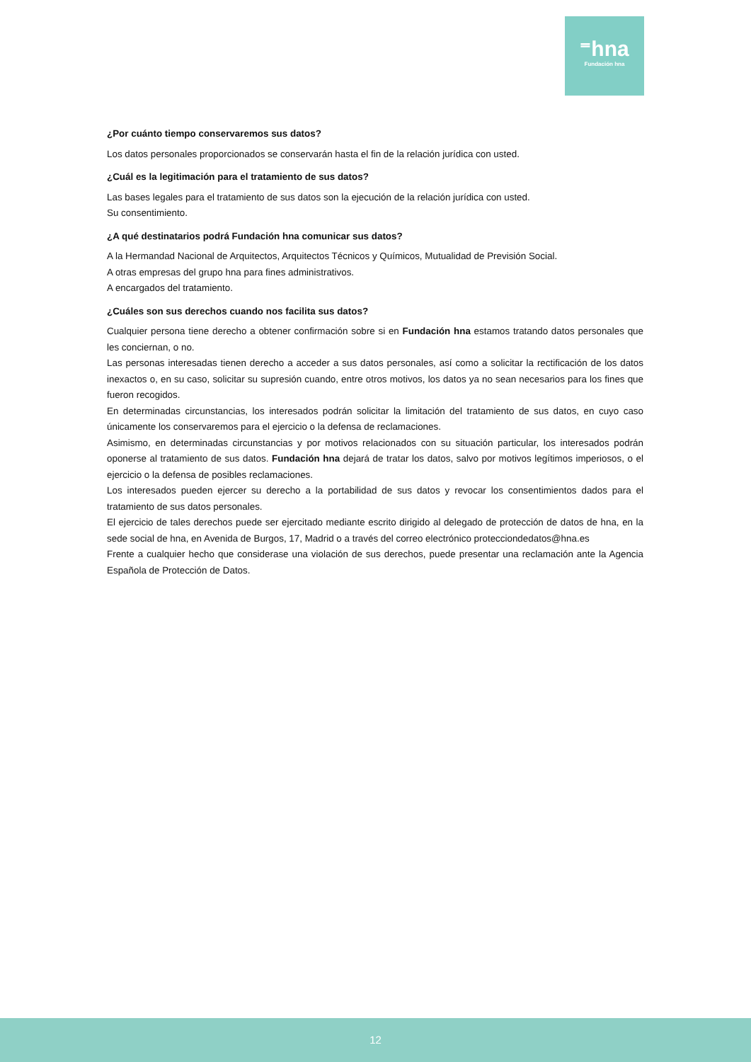⁼hna
Fundación hna
¿Por cuánto tiempo conservaremos sus datos?
Los datos personales proporcionados se conservarán hasta el fin de la relación jurídica con usted.
¿Cuál es la legitimación para el tratamiento de sus datos?
Las bases legales para el tratamiento de sus datos son la ejecución de la relación jurídica con usted.
Su consentimiento.
¿A qué destinatarios podrá Fundación hna comunicar sus datos?
A la Hermandad Nacional de Arquitectos, Arquitectos Técnicos y Químicos, Mutualidad de Previsión Social.
A otras empresas del grupo hna para fines administrativos.
A encargados del tratamiento.
¿Cuáles son sus derechos cuando nos facilita sus datos?
Cualquier persona tiene derecho a obtener confirmación sobre si en Fundación hna estamos tratando datos personales que les conciernan, o no.
Las personas interesadas tienen derecho a acceder a sus datos personales, así como a solicitar la rectificación de los datos inexactos o, en su caso, solicitar su supresión cuando, entre otros motivos, los datos ya no sean necesarios para los fines que fueron recogidos.
En determinadas circunstancias, los interesados podrán solicitar la limitación del tratamiento de sus datos, en cuyo caso únicamente los conservaremos para el ejercicio o la defensa de reclamaciones.
Asimismo, en determinadas circunstancias y por motivos relacionados con su situación particular, los interesados podrán oponerse al tratamiento de sus datos. Fundación hna dejará de tratar los datos, salvo por motivos legítimos imperiosos, o el ejercicio o la defensa de posibles reclamaciones.
Los interesados pueden ejercer su derecho a la portabilidad de sus datos y revocar los consentimientos dados para el tratamiento de sus datos personales.
El ejercicio de tales derechos puede ser ejercitado mediante escrito dirigido al delegado de protección de datos de hna, en la sede social de hna, en Avenida de Burgos, 17, Madrid o a través del correo electrónico protecciondedatos@hna.es
Frente a cualquier hecho que considerase una violación de sus derechos, puede presentar una reclamación ante la Agencia Española de Protección de Datos.
12